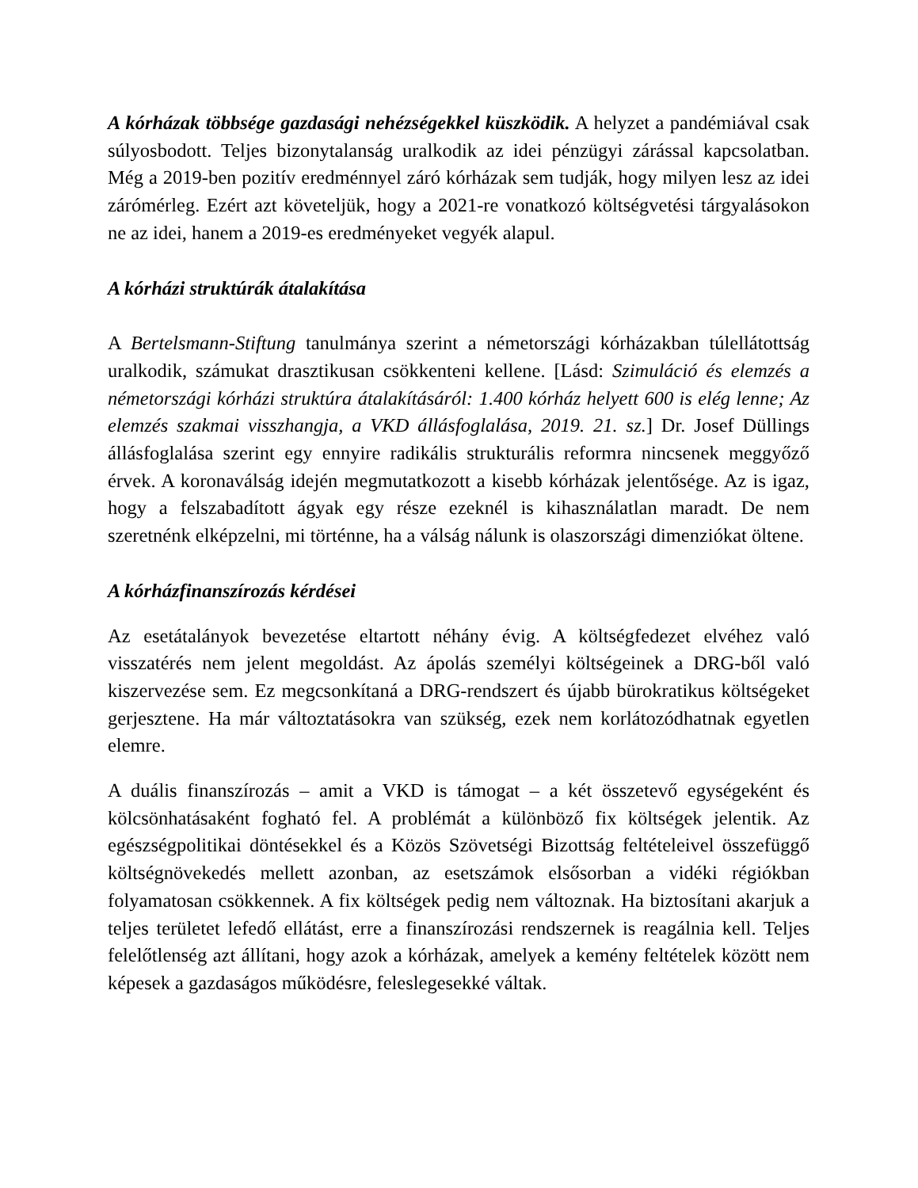A kórházak többsége gazdasági nehézségekkel küszködik. A helyzet a pandémiával csak súlyosbodott. Teljes bizonytalanság uralkodik az idei pénzügyi zárással kapcsolatban. Még a 2019-ben pozitív eredménnyel záró kórházak sem tudják, hogy milyen lesz az idei zárómérleg. Ezért azt követeljük, hogy a 2021-re vonatkozó költségvetési tárgyalásokon ne az idei, hanem a 2019-es eredményeket vegyék alapul.
A kórházi struktúrák átalakítása
A Bertelsmann-Stiftung tanulmánya szerint a németországi kórházakban túlellátottság uralkodik, számukat drasztikusan csökkenteni kellene. [Lásd: Szimuláció és elemzés a németországi kórházi struktúra átalakításáról: 1.400 kórház helyett 600 is elég lenne; Az elemzés szakmai visszhangja, a VKD állásfoglalása, 2019. 21. sz.] Dr. Josef Düllings állásfoglalása szerint egy ennyire radikális strukturális reformra nincsenek meggyőző érvek. A koronaválság idején megmutatkozott a kisebb kórházak jelentősége. Az is igaz, hogy a felszabadított ágyak egy része ezeknél is kihasználatlan maradt. De nem szeretnénk elképzelni, mi történne, ha a válság nálunk is olaszországi dimenziókat öltene.
A kórházfinanszírozás kérdései
Az esetátalányok bevezetése eltartott néhány évig. A költségfedezet elvéhez való visszatérés nem jelent megoldást. Az ápolás személyi költségeinek a DRG-ből való kiszervezése sem. Ez megcsonkítaná a DRG-rendszert és újabb bürokratikus költségeket gerjesztene. Ha már változtatásokra van szükség, ezek nem korlátozódhatnak egyetlen elemre.
A duális finanszírozás – amit a VKD is támogat – a két összetevő egységeként és kölcsönhatásaként fogható fel. A problémát a különböző fix költségek jelentik. Az egészségpolitikai döntésekkel és a Közös Szövetségi Bizottság feltételeivel összefüggő költségnövekedés mellett azonban, az esetszámok elsősorban a vidéki régiókban folyamatosan csökkennek. A fix költségek pedig nem változnak. Ha biztosítani akarjuk a teljes területet lefedő ellátást, erre a finanszírozási rendszernek is reagálnia kell. Teljes felelőtlenség azt állítani, hogy azok a kórházak, amelyek a kemény feltételek között nem képesek a gazdaságos működésre, feleslegesekké váltak.